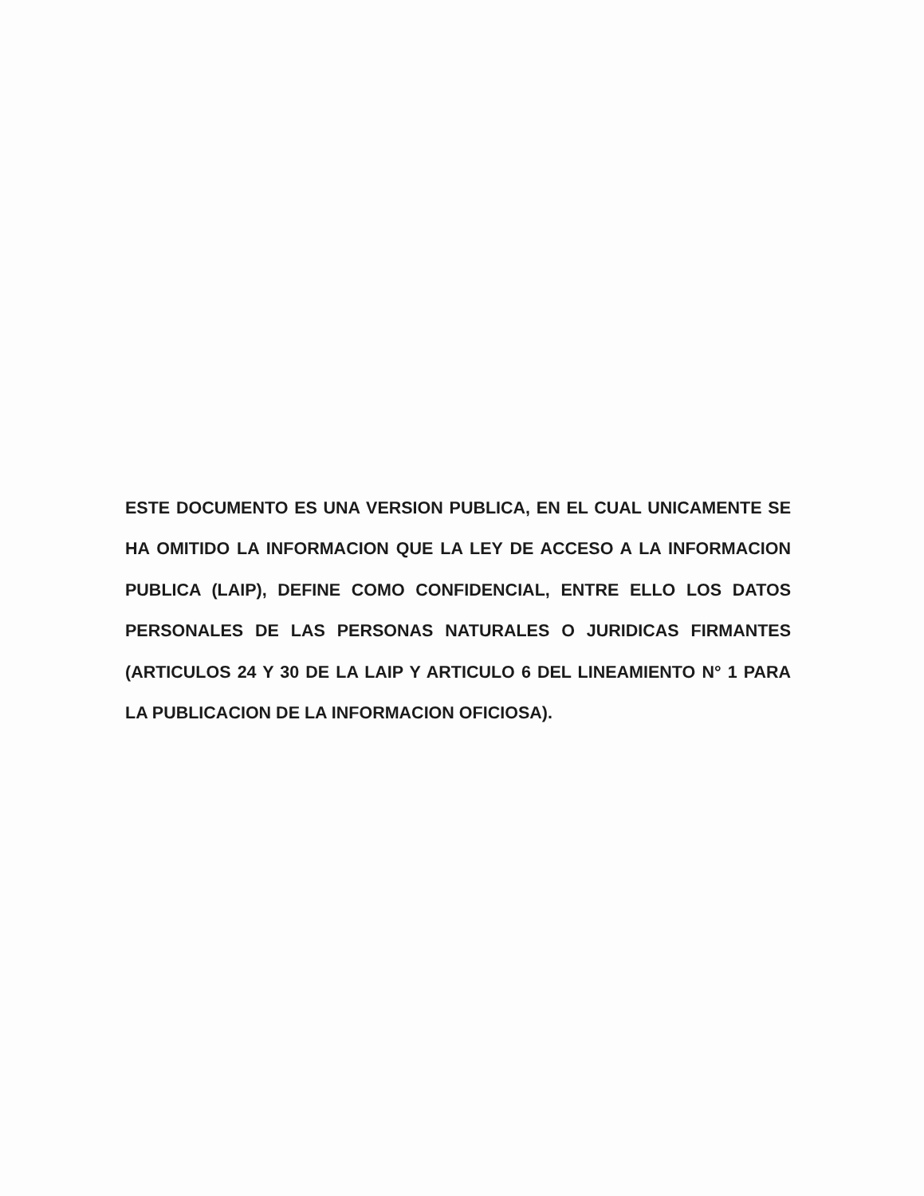ESTE DOCUMENTO ES UNA VERSION PUBLICA, EN EL CUAL UNICAMENTE SE HA OMITIDO LA INFORMACION QUE LA LEY DE ACCESO A LA INFORMACION PUBLICA (LAIP), DEFINE COMO CONFIDENCIAL, ENTRE ELLO LOS DATOS PERSONALES DE LAS PERSONAS NATURALES O JURIDICAS FIRMANTES (ARTICULOS 24 Y 30 DE LA LAIP Y ARTICULO 6 DEL LINEAMIENTO N° 1 PARA LA PUBLICACION DE LA INFORMACION OFICIOSA).